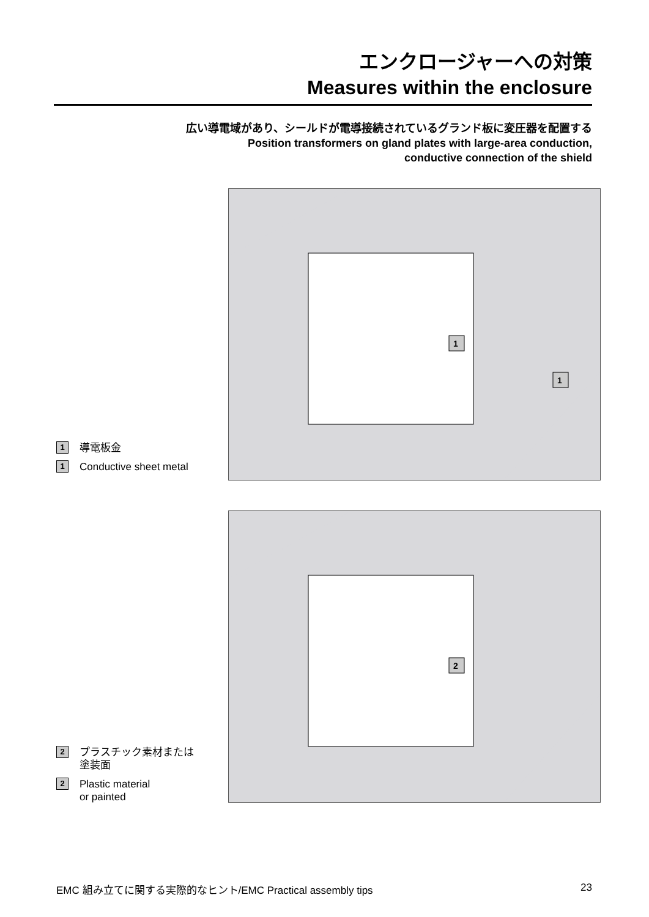エンクロージャーへの対策
Measures within the enclosure
広い導電域があり、シールドが電導接続されているグランド板に変圧器を配置する
Position transformers on gland plates with large-area conduction,
conductive connection of the shield
1
1
1 導電板金
1 Conductive sheet metal
2
2 プラスチック素材または
塗装面
2 Plastic material
or painted
EMC 組み立てに関する実際的なヒント/EMC Practical assembly tips 23